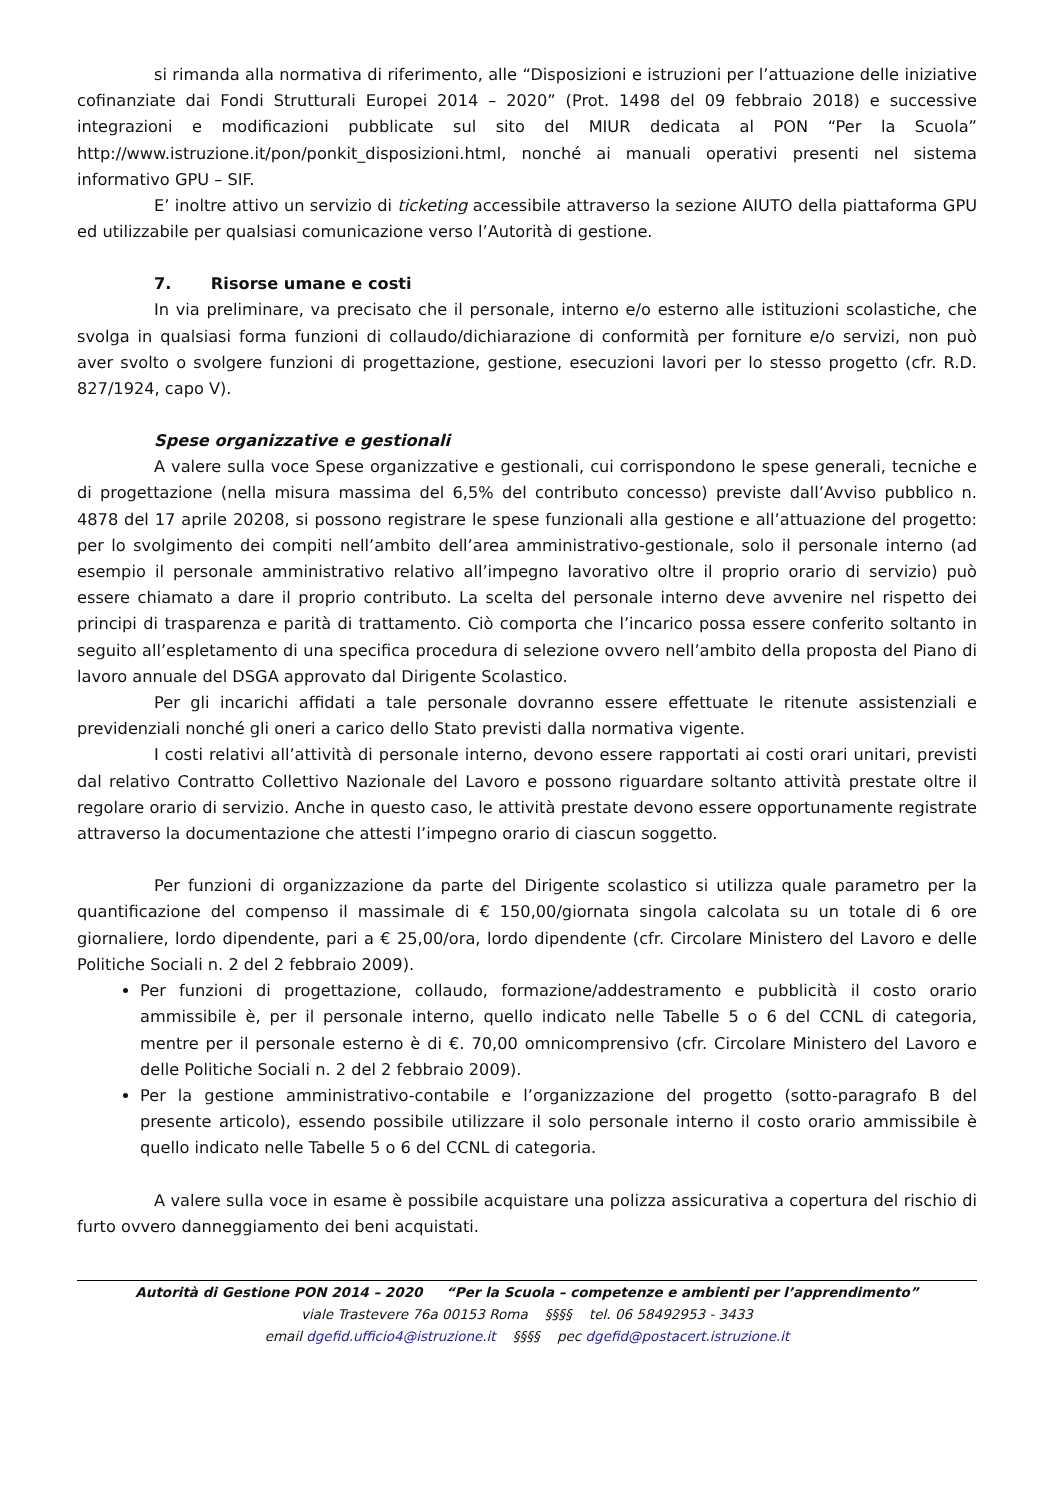si rimanda alla normativa di riferimento, alle “Disposizioni e istruzioni per l’attuazione delle iniziative cofinanziate dai Fondi Strutturali Europei 2014 – 2020” (Prot. 1498 del 09 febbraio 2018) e successive integrazioni e modificazioni pubblicate sul sito del MIUR dedicata al PON “Per la Scuola” http://www.istruzione.it/pon/ponkit_disposizioni.html, nonché ai manuali operativi presenti nel sistema informativo GPU – SIF.
E’ inoltre attivo un servizio di ticketing accessibile attraverso la sezione AIUTO della piattaforma GPU ed utilizzabile per qualsiasi comunicazione verso l’Autorità di gestione.
7. Risorse umane e costi
In via preliminare, va precisato che il personale, interno e/o esterno alle istituzioni scolastiche, che svolga in qualsiasi forma funzioni di collaudo/dichiarazione di conformità per forniture e/o servizi, non può aver svolto o svolgere funzioni di progettazione, gestione, esecuzioni lavori per lo stesso progetto (cfr. R.D. 827/1924, capo V).
Spese organizzative e gestionali
A valere sulla voce Spese organizzative e gestionali, cui corrispondono le spese generali, tecniche e di progettazione (nella misura massima del 6,5% del contributo concesso) previste dall’Avviso pubblico n. 4878 del 17 aprile 20208, si possono registrare le spese funzionali alla gestione e all’attuazione del progetto: per lo svolgimento dei compiti nell’ambito dell’area amministrativo-gestionale, solo il personale interno (ad esempio il personale amministrativo relativo all’impegno lavorativo oltre il proprio orario di servizio) può essere chiamato a dare il proprio contributo. La scelta del personale interno deve avvenire nel rispetto dei principi di trasparenza e parità di trattamento. Ciò comporta che l’incarico possa essere conferito soltanto in seguito all’espletamento di una specifica procedura di selezione ovvero nell’ambito della proposta del Piano di lavoro annuale del DSGA approvato dal Dirigente Scolastico.
Per gli incarichi affidati a tale personale dovranno essere effettuate le ritenute assistenziali e previdenziali nonché gli oneri a carico dello Stato previsti dalla normativa vigente.
I costi relativi all’attività di personale interno, devono essere rapportati ai costi orari unitari, previsti dal relativo Contratto Collettivo Nazionale del Lavoro e possono riguardare soltanto attività prestate oltre il regolare orario di servizio. Anche in questo caso, le attività prestate devono essere opportunamente registrate attraverso la documentazione che attesti l’impegno orario di ciascun soggetto.
Per funzioni di organizzazione da parte del Dirigente scolastico si utilizza quale parametro per la quantificazione del compenso il massimale di € 150,00/giornata singola calcolata su un totale di 6 ore giornaliere, lordo dipendente, pari a € 25,00/ora, lordo dipendente (cfr. Circolare Ministero del Lavoro e delle Politiche Sociali n. 2 del 2 febbraio 2009).
Per funzioni di progettazione, collaudo, formazione/addestramento e pubblicità il costo orario ammissibile è, per il personale interno, quello indicato nelle Tabelle 5 o 6 del CCNL di categoria, mentre per il personale esterno è di €. 70,00 omnicomprensivo (cfr. Circolare Ministero del Lavoro e delle Politiche Sociali n. 2 del 2 febbraio 2009).
Per la gestione amministrativo-contabile e l’organizzazione del progetto (sotto-paragrafo B del presente articolo), essendo possibile utilizzare il solo personale interno il costo orario ammissibile è quello indicato nelle Tabelle 5 o 6 del CCNL di categoria.
A valere sulla voce in esame è possibile acquistare una polizza assicurativa a copertura del rischio di furto ovvero danneggiamento dei beni acquistati.
Autorità di Gestione PON 2014 – 2020 “Per la Scuola – competenze e ambienti per l’apprendimento”
viale Trastevere 76a 00153 Roma §§§§ tel. 06 58492953 - 3433
email dgefid.ufficio4@istruzione.it §§§§ pec dgefid@postacert.istruzione.it